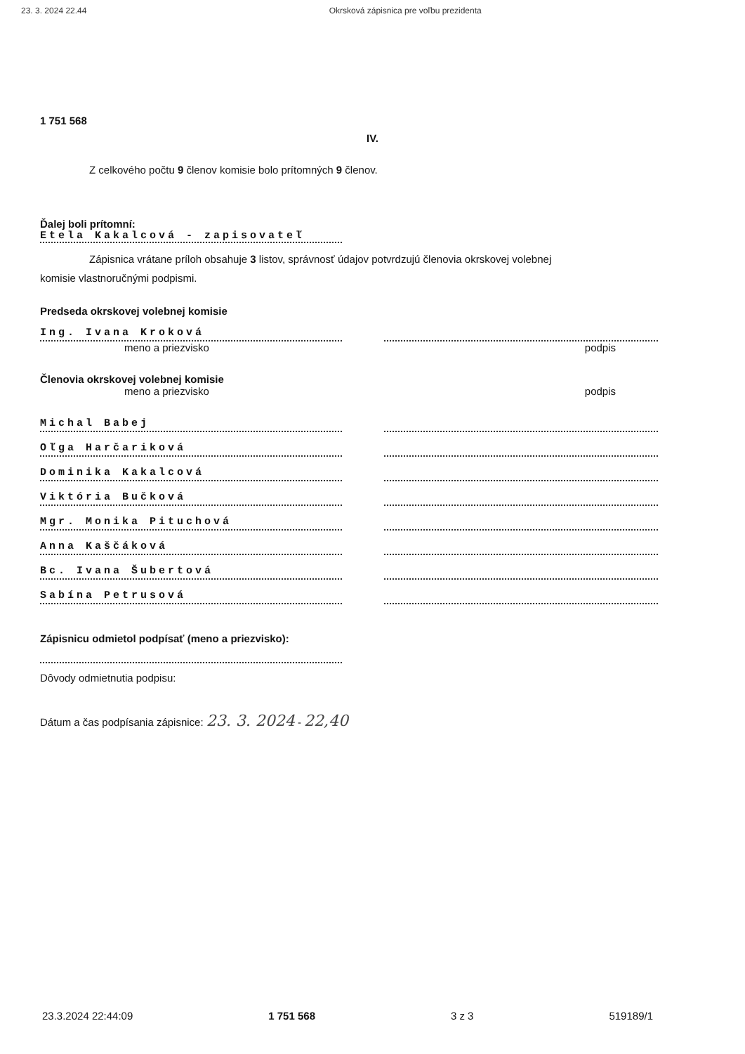23. 3. 2024 22.44 Okrsková zápisnica pre voľbu prezidenta
1 751 568
IV.
Z celkového počtu 9 členov komisie bolo prítomných 9 členov.
Ďalej boli prítomní:
Etela Kakalcová - zapisovateľ
Zápisnica vrátane príloh obsahuje 3 listov, správnosť údajov potvrdzujú členovia okrskovej volebnej
komisie vlastnoručnými podpismi.
Predseda okrskovej volebnej komisie
Ing. Ivana Kroková
meno a priezvisko podpis
Členovia okrskovej volebnej komisie
meno a priezvisko podpis
Michal Babej
Oľga Harčariková
Dominika Kakalcová
Viktória Bučková
Mgr. Monika Pituchová
Anna Kaščáková
Bc. Ivana Šubertová
Sabína Petrusová
Zápisnicu odmietol podpísať (meno a priezvisko):
Dôvody odmietnutia podpisu:
Dátum a čas podpísania zápisnice: 23. 3. 2024 - 22,40
23.3.2024 22:44:09 1 751 568 3 z 3 519189/1